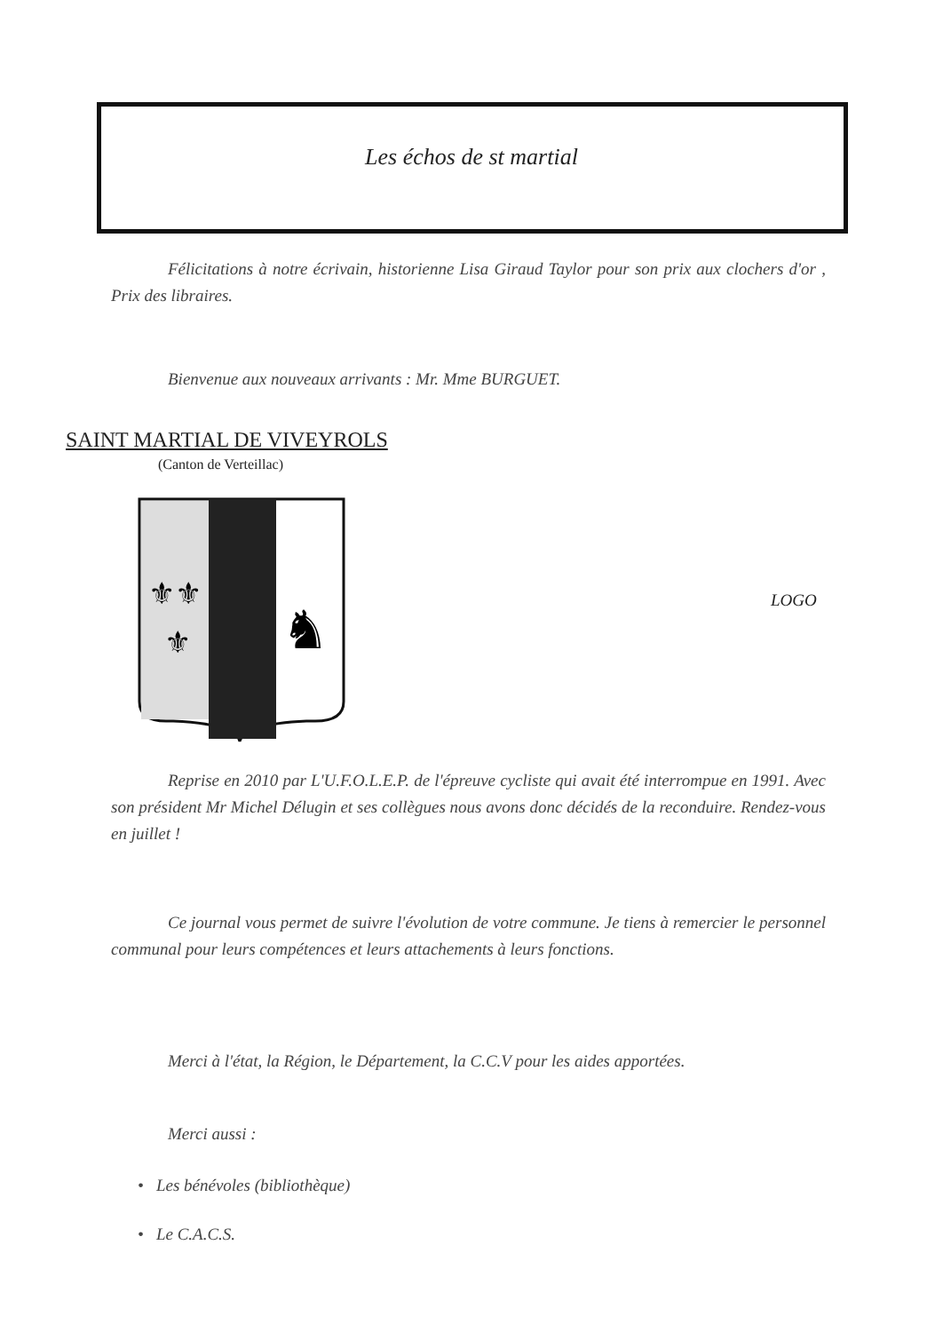Les échos de st martial
Félicitations à notre écrivain, historienne Lisa Giraud Taylor pour son prix aux clochers d'or , Prix des libraires.
Bienvenue aux nouveaux arrivants : Mr. Mme BURGUET.
SAINT MARTIAL DE VIVEYROLS
(Canton de Verteillac)
⚜⚜
⚜
♞
LOGO
Reprise en 2010 par L'U.F.O.L.E.P. de l'épreuve cycliste qui avait été interrompue en 1991. Avec son président Mr Michel Délugin et ses collègues nous avons donc décidés de la reconduire. Rendez-vous en juillet !
Ce journal vous permet de suivre l'évolution de votre commune. Je tiens à remercier le personnel communal pour leurs compétences et leurs attachements à leurs fonctions.
Merci à l'état, la Région, le Département, la C.C.V pour les aides apportées.
Merci aussi :
• Les bénévoles (bibliothèque)
• Le C.A.C.S.